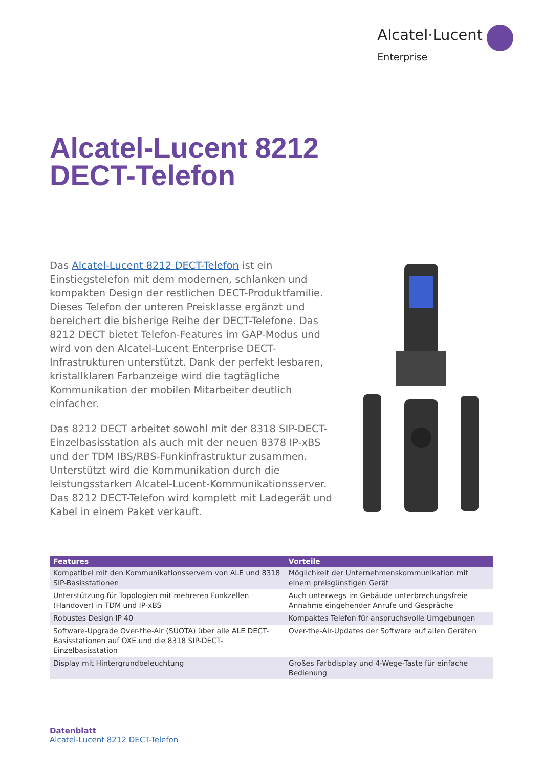Alcatel·Lucent
Enterprise
Alcatel-Lucent 8212
DECT-Telefon
Das Alcatel-Lucent 8212 DECT-Telefon ist ein Einstiegstelefon mit dem modernen, schlanken und kompakten Design der restlichen DECT-Produktfamilie. Dieses Telefon der unteren Preisklasse ergänzt und bereichert die bisherige Reihe der DECT-Telefone. Das 8212 DECT bietet Telefon-Features im GAP-Modus und wird von den Alcatel-Lucent Enterprise DECT-Infrastrukturen unterstützt. Dank der perfekt lesbaren, kristallklaren Farbanzeige wird die tagtägliche Kommunikation der mobilen Mitarbeiter deutlich einfacher.
Das 8212 DECT arbeitet sowohl mit der 8318 SIP-DECT-Einzelbasisstation als auch mit der neuen 8378 IP-xBS und der TDM IBS/RBS-Funkinfrastruktur zusammen. Unterstützt wird die Kommunikation durch die leistungsstarken Alcatel-Lucent-Kommunikationsserver. Das 8212 DECT-Telefon wird komplett mit Ladegerät und Kabel in einem Paket verkauft.
| Features | Vorteile |
| --- | --- |
| Kompatibel mit den Kommunikationsservern von ALE und 8318 SIP-Basisstationen | Möglichkeit der Unternehmenskommunikation mit einem preisgünstigen Gerät |
| Unterstützung für Topologien mit mehreren Funkzellen (Handover) in TDM und IP-xBS | Auch unterwegs im Gebäude unterbrechungsfreie Annahme eingehender Anrufe und Gespräche |
| Robustes Design IP 40 | Kompaktes Telefon für anspruchsvolle Umgebungen |
| Software-Upgrade Over-the-Air (SUOTA) über alle ALE DECT-Basisstationen auf OXE und die 8318 SIP-DECT-Einzelbasisstation | Over-the-Air-Updates der Software auf allen Geräten |
| Display mit Hintergrundbeleuchtung | Großes Farbdisplay und 4-Wege-Taste für einfache Bedienung |
Datenblatt
Alcatel-Lucent 8212 DECT-Telefon